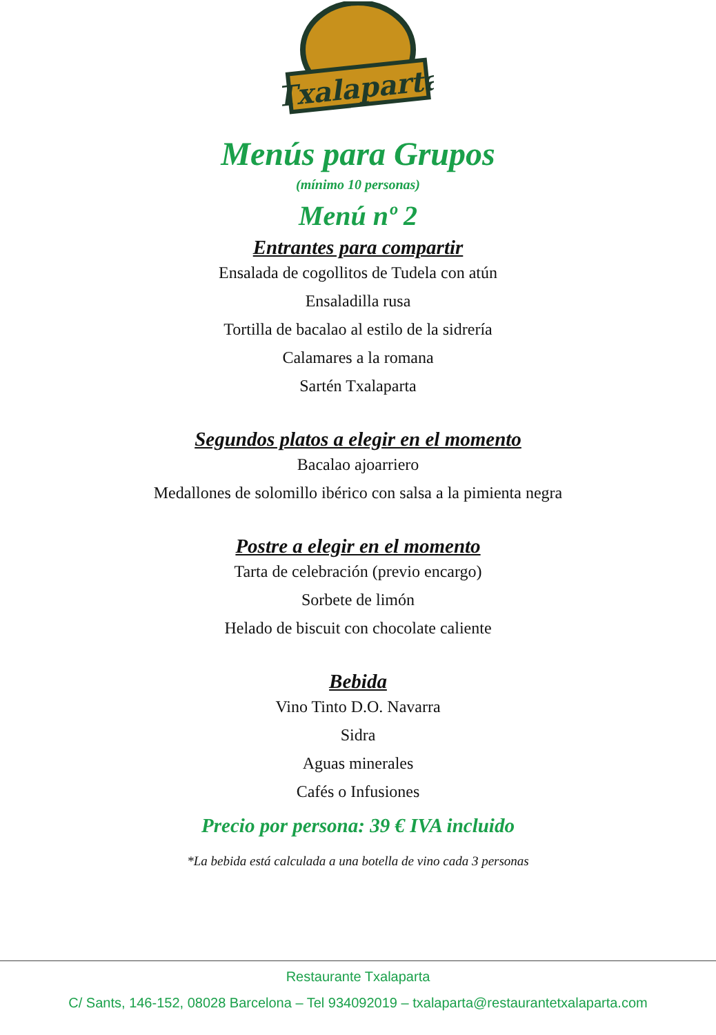Txalaparta
Menús para Grupos
(mínimo 10 personas)
Menú nº 2
Entrantes para compartir
Ensalada de cogollitos de Tudela con atún
Ensaladilla rusa
Tortilla de bacalao al estilo de la sidrería
Calamares a la romana
Sartén Txalaparta
Segundos platos a elegir en el momento
Bacalao ajoarriero
Medallones de solomillo ibérico con salsa a la pimienta negra
Postre a elegir en el momento
Tarta de celebración (previo encargo)
Sorbete de limón
Helado de biscuit con chocolate caliente
Bebida
Vino Tinto D.O. Navarra
Sidra
Aguas minerales
Cafés o Infusiones
Precio por persona: 39 € IVA incluido
*La bebida está calculada a una botella de vino cada 3 personas
Restaurante Txalaparta
C/ Sants, 146-152, 08028 Barcelona – Tel 934092019 – txalaparta@restaurantetxalaparta.com